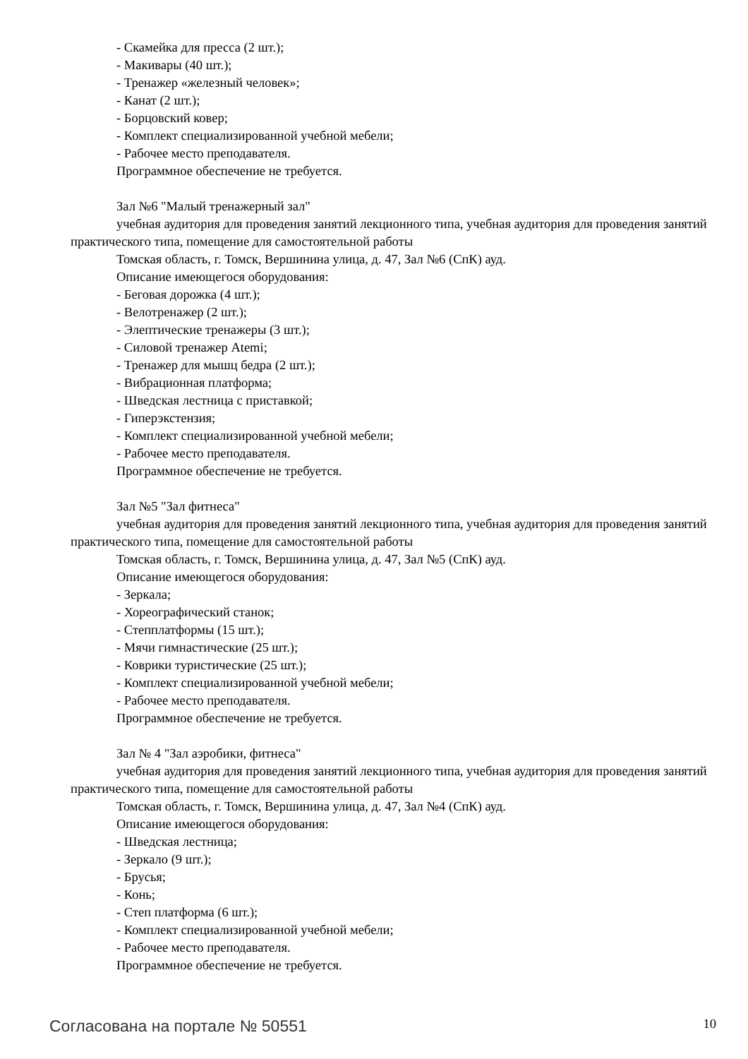- Скамейка для пресса (2 шт.);
- Макивары (40 шт.);
- Тренажер «железный человек»;
- Канат (2 шт.);
- Борцовский ковер;
- Комплект специализированной учебной мебели;
- Рабочее место преподавателя.
Программное обеспечение не требуется.
Зал №6 "Малый тренажерный зал"
учебная аудитория для проведения занятий лекционного типа, учебная аудитория для проведения занятий практического типа, помещение для самостоятельной работы
Томская область, г. Томск, Вершинина улица, д. 47, Зал №6 (СпК) ауд.
Описание имеющегося оборудования:
- Беговая дорожка (4 шт.);
- Велотренажер (2 шт.);
- Элептические тренажеры (3 шт.);
- Силовой тренажер Atemi;
- Тренажер для мышц бедра (2 шт.);
- Вибрационная платформа;
- Шведская лестница с приставкой;
- Гиперэкстензия;
- Комплект специализированной учебной мебели;
- Рабочее место преподавателя.
Программное обеспечение не требуется.
Зал №5 "Зал фитнеса"
учебная аудитория для проведения занятий лекционного типа, учебная аудитория для проведения занятий практического типа, помещение для самостоятельной работы
Томская область, г. Томск, Вершинина улица, д. 47, Зал №5 (СпК) ауд.
Описание имеющегося оборудования:
- Зеркала;
- Хореографический станок;
- Степплатформы (15 шт.);
- Мячи гимнастические (25 шт.);
- Коврики туристические (25 шт.);
- Комплект специализированной учебной мебели;
- Рабочее место преподавателя.
Программное обеспечение не требуется.
Зал № 4 "Зал аэробики, фитнеса"
учебная аудитория для проведения занятий лекционного типа, учебная аудитория для проведения занятий практического типа, помещение для самостоятельной работы
Томская область, г. Томск, Вершинина улица, д. 47, Зал №4 (СпК) ауд.
Описание имеющегося оборудования:
- Шведская лестница;
- Зеркало (9 шт.);
- Брусья;
- Конь;
- Степ платформа (6 шт.);
- Комплект специализированной учебной мебели;
- Рабочее место преподавателя.
Программное обеспечение не требуется.
Согласована на портале № 50551 10